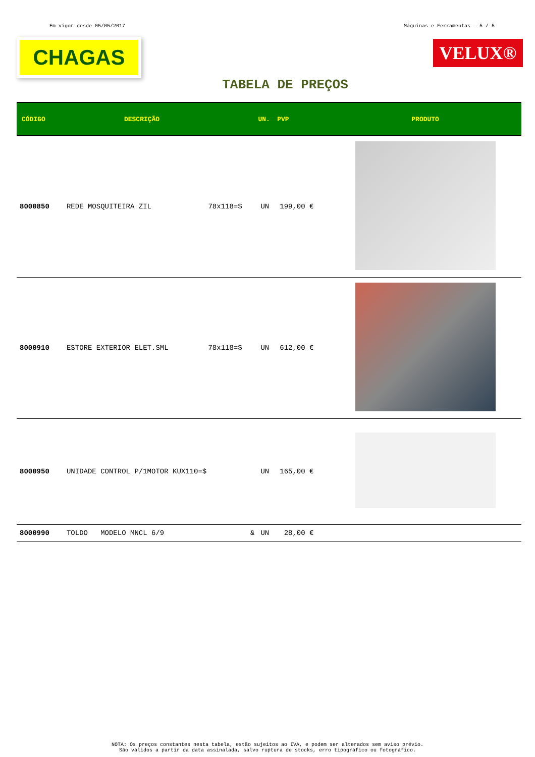Em vigor desde 05/05/2017 Máquinas e Ferramentas - 5 / 5
CHAGAS
VELUX®
TABELA DE PREÇOS
| CÓDIGO | DESCRIÇÃO | | UN. | PVP | PRODUTO |
| --- | --- | --- | --- | --- | --- |
| 8000850 | REDE MOSQUITEIRA ZIL | 78x118=$ | UN | 199,00 € | |
| 8000910 | ESTORE EXTERIOR ELET.SML | 78x118=$ | UN | 612,00 € | |
| 8000950 | UNIDADE CONTROL P/1MOTOR KUX110=$ | | UN | 165,00 € | |
| 8000990 | TOLDO MODELO MNCL 6/9 | & | UN | 28,00 € | |
NOTA: Os preços constantes nesta tabela, estão sujeitos ao IVA, e podem ser alterados sem aviso prévio.
São válidos a partir da data assinalada, salvo ruptura de stocks, erro tipográfico ou fotográfico.